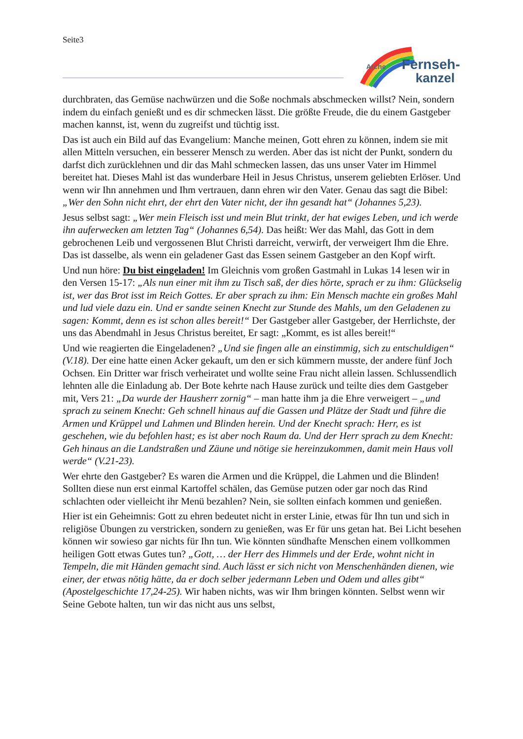Seite3
Arche
Fernseh-
kanzel
durchbraten, das Gemüse nachwürzen und die Soße nochmals abschmecken willst? Nein, sondern indem du einfach genießt und es dir schmecken lässt. Die größte Freude, die du einem Gastgeber machen kannst, ist, wenn du zugreifst und tüchtig isst.
Das ist auch ein Bild auf das Evangelium: Manche meinen, Gott ehren zu können, indem sie mit allen Mitteln versuchen, ein besserer Mensch zu werden. Aber das ist nicht der Punkt, sondern du darfst dich zurücklehnen und dir das Mahl schmecken lassen, das uns unser Vater im Himmel bereitet hat. Dieses Mahl ist das wunderbare Heil in Jesus Christus, unserem geliebten Erlöser. Und wenn wir Ihn annehmen und Ihm vertrauen, dann ehren wir den Vater. Genau das sagt die Bibel: „Wer den Sohn nicht ehrt, der ehrt den Vater nicht, der ihn gesandt hat“ (Johannes 5,23).
Jesus selbst sagt: „Wer mein Fleisch isst und mein Blut trinkt, der hat ewiges Leben, und ich werde ihn auferwecken am letzten Tag“ (Johannes 6,54). Das heißt: Wer das Mahl, das Gott in dem gebrochenen Leib und vergossenen Blut Christi darreicht, verwirft, der verweigert Ihm die Ehre. Das ist dasselbe, als wenn ein geladener Gast das Essen seinem Gastgeber an den Kopf wirft.
Und nun höre: Du bist eingeladen! Im Gleichnis vom großen Gastmahl in Lukas 14 lesen wir in den Versen 15-17: „Als nun einer mit ihm zu Tisch saß, der dies hörte, sprach er zu ihm: Glückselig ist, wer das Brot isst im Reich Gottes. Er aber sprach zu ihm: Ein Mensch machte ein großes Mahl und lud viele dazu ein. Und er sandte seinen Knecht zur Stunde des Mahls, um den Geladenen zu sagen: Kommt, denn es ist schon alles bereit!“ Der Gastgeber aller Gastgeber, der Herrlichste, der uns das Abendmahl in Jesus Christus bereitet, Er sagt: „Kommt, es ist alles bereit!“
Und wie reagierten die Eingeladenen? „Und sie fingen alle an einstimmig, sich zu entschuldigen“ (V.18). Der eine hatte einen Acker gekauft, um den er sich kümmern musste, der andere fünf Joch Ochsen. Ein Dritter war frisch verheiratet und wollte seine Frau nicht allein lassen. Schlussendlich lehnten alle die Einladung ab. Der Bote kehrte nach Hause zurück und teilte dies dem Gastgeber mit, Vers 21: „Da wurde der Hausherr zornig“ – man hatte ihm ja die Ehre verweigert – „und sprach zu seinem Knecht: Geh schnell hinaus auf die Gassen und Plätze der Stadt und führe die Armen und Krüppel und Lahmen und Blinden herein. Und der Knecht sprach: Herr, es ist geschehen, wie du befohlen hast; es ist aber noch Raum da. Und der Herr sprach zu dem Knecht: Geh hinaus an die Landstraßen und Zäune und nötige sie hereinzukommen, damit mein Haus voll werde“ (V.21-23).
Wer ehrte den Gastgeber? Es waren die Armen und die Krüppel, die Lahmen und die Blinden! Sollten diese nun erst einmal Kartoffel schälen, das Gemüse putzen oder gar noch das Rind schlachten oder vielleicht ihr Menü bezahlen? Nein, sie sollten einfach kommen und genießen.
Hier ist ein Geheimnis: Gott zu ehren bedeutet nicht in erster Linie, etwas für Ihn tun und sich in religiöse Übungen zu verstricken, sondern zu genießen, was Er für uns getan hat. Bei Licht besehen können wir sowieso gar nichts für Ihn tun. Wie könnten sündhafte Menschen einem vollkommen heiligen Gott etwas Gutes tun? „Gott, … der Herr des Himmels und der Erde, wohnt nicht in Tempeln, die mit Händen gemacht sind. Auch lässt er sich nicht von Menschenhänden dienen, wie einer, der etwas nötig hätte, da er doch selber jedermann Leben und Odem und alles gibt“ (Apostelgeschichte 17,24-25). Wir haben nichts, was wir Ihm bringen könnten. Selbst wenn wir Seine Gebote halten, tun wir das nicht aus uns selbst,